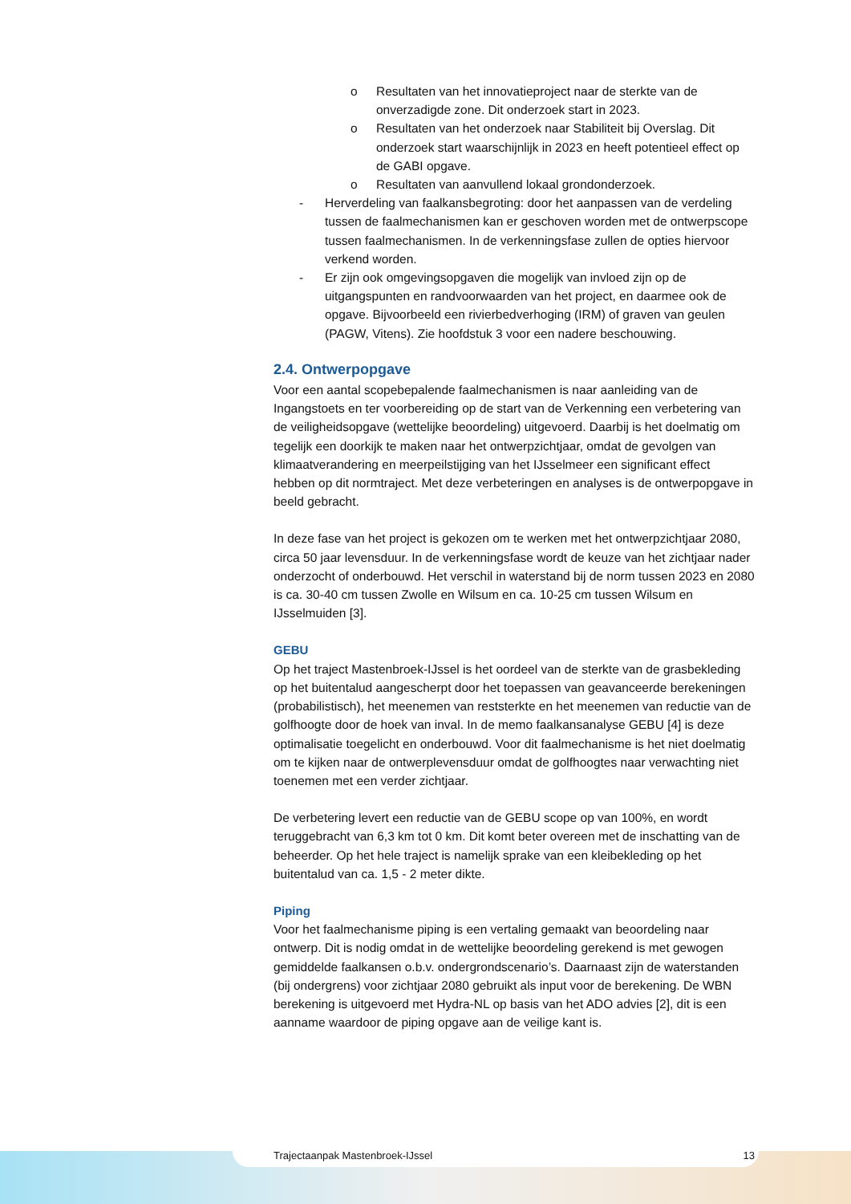o Resultaten van het innovatieproject naar de sterkte van de onverzadigde zone. Dit onderzoek start in 2023.
o Resultaten van het onderzoek naar Stabiliteit bij Overslag. Dit onderzoek start waarschijnlijk in 2023 en heeft potentieel effect op de GABI opgave.
o Resultaten van aanvullend lokaal grondonderzoek.
- Herverdeling van faalkansbegroting: door het aanpassen van de verdeling tussen de faalmechanismen kan er geschoven worden met de ontwerpscope tussen faalmechanismen. In de verkenningsfase zullen de opties hiervoor verkend worden.
- Er zijn ook omgevingsopgaven die mogelijk van invloed zijn op de uitgangspunten en randvoorwaarden van het project, en daarmee ook de opgave. Bijvoorbeeld een rivierbedverhoging (IRM) of graven van geulen (PAGW, Vitens). Zie hoofdstuk 3 voor een nadere beschouwing.
2.4. Ontwerpopgave
Voor een aantal scopebepalende faalmechanismen is naar aanleiding van de Ingangstoets en ter voorbereiding op de start van de Verkenning een verbetering van de veiligheidsopgave (wettelijke beoordeling) uitgevoerd. Daarbij is het doelmatig om tegelijk een doorkijk te maken naar het ontwerpzichtjaar, omdat de gevolgen van klimaatverandering en meerpeilstijging van het IJsselmeer een significant effect hebben op dit normtraject. Met deze verbeteringen en analyses is de ontwerpopgave in beeld gebracht.
In deze fase van het project is gekozen om te werken met het ontwerpzichtjaar 2080, circa 50 jaar levensduur. In de verkenningsfase wordt de keuze van het zichtjaar nader onderzocht of onderbouwd. Het verschil in waterstand bij de norm tussen 2023 en 2080 is ca. 30-40 cm tussen Zwolle en Wilsum en ca. 10-25 cm tussen Wilsum en IJsselmuiden [3].
GEBU
Op het traject Mastenbroek-IJssel is het oordeel van de sterkte van de grasbekleding op het buitentalud aangescherpt door het toepassen van geavanceerde berekeningen (probabilistisch), het meenemen van reststerkte en het meenemen van reductie van de golfhoogte door de hoek van inval. In de memo faalkansanalyse GEBU [4] is deze optimalisatie toegelicht en onderbouwd. Voor dit faalmechanisme is het niet doelmatig om te kijken naar de ontwerplevensduur omdat de golfhoogtes naar verwachting niet toenemen met een verder zichtjaar.
De verbetering levert een reductie van de GEBU scope op van 100%, en wordt teruggebracht van 6,3 km tot 0 km. Dit komt beter overeen met de inschatting van de beheerder. Op het hele traject is namelijk sprake van een kleibekleding op het buitentalud van ca. 1,5 - 2 meter dikte.
Piping
Voor het faalmechanisme piping is een vertaling gemaakt van beoordeling naar ontwerp. Dit is nodig omdat in de wettelijke beoordeling gerekend is met gewogen gemiddelde faalkansen o.b.v. ondergrondscenario’s. Daarnaast zijn de waterstanden (bij ondergrens) voor zichtjaar 2080 gebruikt als input voor de berekening. De WBN berekening is uitgevoerd met Hydra-NL op basis van het ADO advies [2], dit is een aanname waardoor de piping opgave aan de veilige kant is.
Trajectaanpak Mastenbroek-IJssel 13